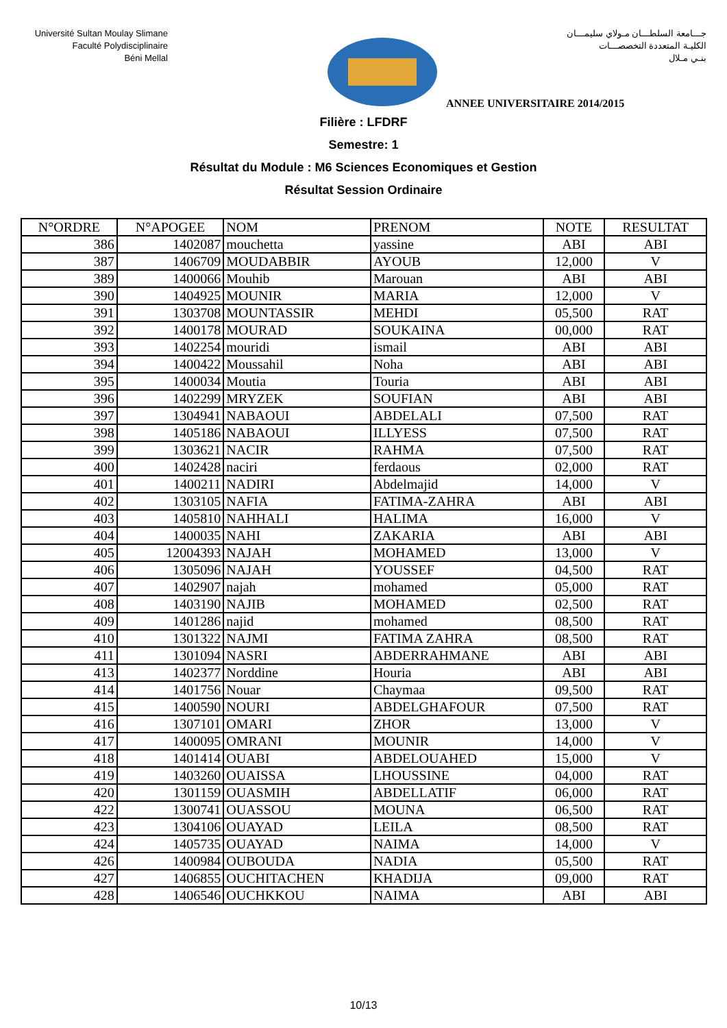Université Sultan Moulay Slimane
Faculté Polydisciplinaire
Béni Mellal
جـــامعة السلطـــان مـولاي سليمـــان
الكليـة المتعددة التخصصـــات
بنـي مـلال
ANNEE UNIVERSITAIRE 2014/2015
Filière : LFDRF
Semestre: 1
Résultat du Module : M6 Sciences Economiques et Gestion
Résultat Session Ordinaire
| N°ORDRE | N°APOGEE | NOM | PRENOM | NOTE | RESULTAT |
| --- | --- | --- | --- | --- | --- |
| 386 | 1402087 | mouchetta | yassine | ABI | ABI |
| 387 | 1406709 | MOUDABBIR | AYOUB | 12,000 | V |
| 389 | 1400066 | Mouhib | Marouan | ABI | ABI |
| 390 | 1404925 | MOUNIR | MARIA | 12,000 | V |
| 391 | 1303708 | MOUNTASSIR | MEHDI | 05,500 | RAT |
| 392 | 1400178 | MOURAD | SOUKAINA | 00,000 | RAT |
| 393 | 1402254 | mouridi | ismail | ABI | ABI |
| 394 | 1400422 | Moussahil | Noha | ABI | ABI |
| 395 | 1400034 | Moutia | Touria | ABI | ABI |
| 396 | 1402299 | MRYZEK | SOUFIAN | ABI | ABI |
| 397 | 1304941 | NABAOUI | ABDELALI | 07,500 | RAT |
| 398 | 1405186 | NABAOUI | ILLYESS | 07,500 | RAT |
| 399 | 1303621 | NACIR | RAHMA | 07,500 | RAT |
| 400 | 1402428 | naciri | ferdaous | 02,000 | RAT |
| 401 | 1400211 | NADIRI | Abdelmajid | 14,000 | V |
| 402 | 1303105 | NAFIA | FATIMA-ZAHRA | ABI | ABI |
| 403 | 1405810 | NAHHALI | HALIMA | 16,000 | V |
| 404 | 1400035 | NAHI | ZAKARIA | ABI | ABI |
| 405 | 12004393 | NAJAH | MOHAMED | 13,000 | V |
| 406 | 1305096 | NAJAH | YOUSSEF | 04,500 | RAT |
| 407 | 1402907 | najah | mohamed | 05,000 | RAT |
| 408 | 1403190 | NAJIB | MOHAMED | 02,500 | RAT |
| 409 | 1401286 | najid | mohamed | 08,500 | RAT |
| 410 | 1301322 | NAJMI | FATIMA ZAHRA | 08,500 | RAT |
| 411 | 1301094 | NASRI | ABDERRAHMANE | ABI | ABI |
| 413 | 1402377 | Norddine | Houria | ABI | ABI |
| 414 | 1401756 | Nouar | Chaymaa | 09,500 | RAT |
| 415 | 1400590 | NOURI | ABDELGHAFOUR | 07,500 | RAT |
| 416 | 1307101 | OMARI | ZHOR | 13,000 | V |
| 417 | 1400095 | OMRANI | MOUNIR | 14,000 | V |
| 418 | 1401414 | OUABI | ABDELOUAHED | 15,000 | V |
| 419 | 1403260 | OUAISSA | LHOUSSINE | 04,000 | RAT |
| 420 | 1301159 | OUASMIH | ABDELLATIF | 06,000 | RAT |
| 422 | 1300741 | OUASSOU | MOUNA | 06,500 | RAT |
| 423 | 1304106 | OUAYAD | LEILA | 08,500 | RAT |
| 424 | 1405735 | OUAYAD | NAIMA | 14,000 | V |
| 426 | 1400984 | OUBOUDA | NADIA | 05,500 | RAT |
| 427 | 1406855 | OUCHITACHEN | KHADIJA | 09,000 | RAT |
| 428 | 1406546 | OUCHKKOU | NAIMA | ABI | ABI |
10/13